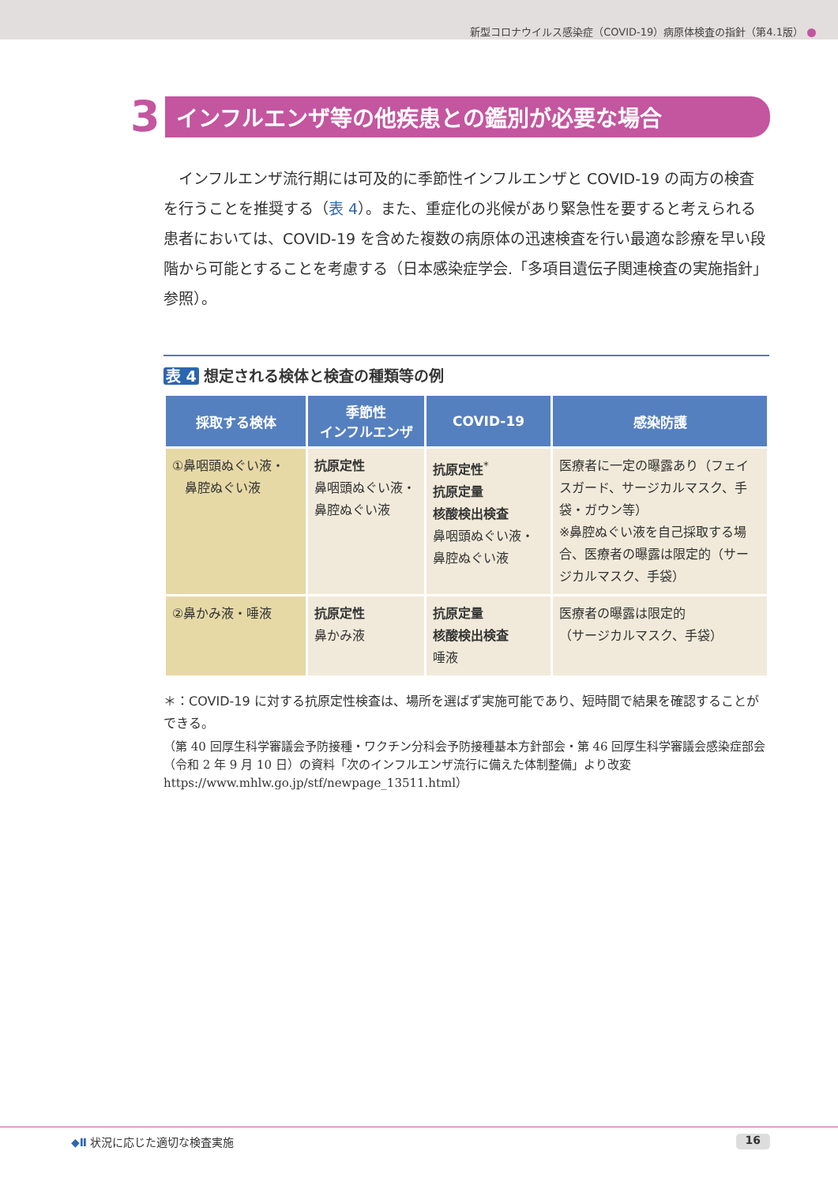新型コロナウイルス感染症（COVID-19）病原体検査の指針（第4.1版）
3
インフルエンザ等の他疾患との鑑別が必要な場合
インフルエンザ流行期には可及的に季節性インフルエンザと COVID-19 の両方の検査を行うことを推奨する（表 4）。また、重症化の兆候があり緊急性を要すると考えられる患者においては、COVID-19 を含めた複数の病原体の迅速検査を行い最適な診療を早い段階から可能とすることを考慮する（日本感染症学会.「多項目遺伝子関連検査の実施指針」参照）。
表 4 想定される検体と検査の種類等の例
| 採取する検体 | 季節性 インフルエンザ | COVID-19 | 感染防護 |
| --- | --- | --- | --- |
| ①鼻咽頭ぬぐい液・ 鼻腔ぬぐい液 | 抗原定性 鼻咽頭ぬぐい液・ 鼻腔ぬぐい液 | 抗原定性<sup>*</sup> 抗原定量 核酸検出検査 鼻咽頭ぬぐい液・ 鼻腔ぬぐい液 | 医療者に一定の曝露あり（フェイスガード、サージカルマスク、手袋・ガウン等） ※鼻腔ぬぐい液を自己採取する場合、医療者の曝露は限定的（サージカルマスク、手袋） |
| ②鼻かみ液・唾液 | 抗原定性 鼻かみ液 | 抗原定量 核酸検出検査 唾液 | 医療者の曝露は限定的 （サージカルマスク、手袋） |
＊：COVID-19 に対する抗原定性検査は、場所を選ばず実施可能であり、短時間で結果を確認することができる。
（第 40 回厚生科学審議会予防接種・ワクチン分科会予防接種基本方針部会・第 46 回厚生科学審議会感染症部会（令和 2 年 9 月 10 日）の資料「次のインフルエンザ流行に備えた体制整備」より改変　https://www.mhlw.go.jp/stf/newpage_13511.html）
◆Ⅱ 状況に応じた適切な検査実施 16